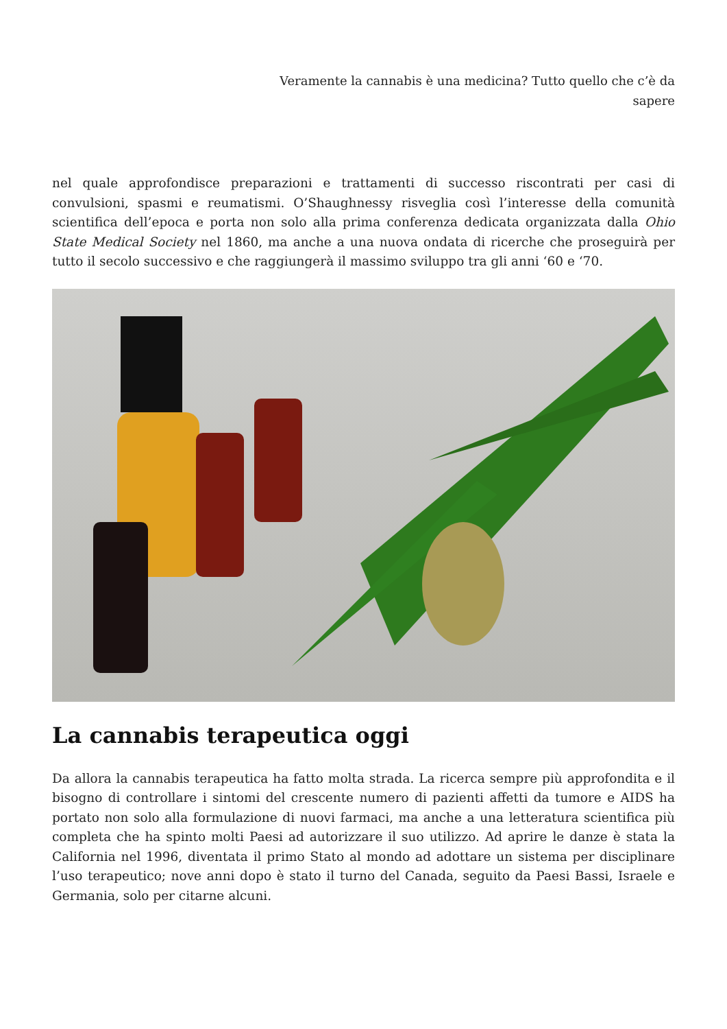Veramente la cannabis è una medicina? Tutto quello che c’è da sapere
nel quale approfondisce preparazioni e trattamenti di successo riscontrati per casi di convulsioni, spasmi e reumatismi. O’Shaughnessy risveglia così l’interesse della comunità scientifica dell’epoca e porta non solo alla prima conferenza dedicata organizzata dalla Ohio State Medical Society nel 1860, ma anche a una nuova ondata di ricerche che proseguirà per tutto il secolo successivo e che raggiungerà il massimo sviluppo tra gli anni ‘60 e ‘70.
La cannabis terapeutica oggi
Da allora la cannabis terapeutica ha fatto molta strada. La ricerca sempre più approfondita e il bisogno di controllare i sintomi del crescente numero di pazienti affetti da tumore e AIDS ha portato non solo alla formulazione di nuovi farmaci, ma anche a una letteratura scientifica più completa che ha spinto molti Paesi ad autorizzare il suo utilizzo. Ad aprire le danze è stata la California nel 1996, diventata il primo Stato al mondo ad adottare un sistema per disciplinare l’uso terapeutico; nove anni dopo è stato il turno del Canada, seguito da Paesi Bassi, Israele e Germania, solo per citarne alcuni.